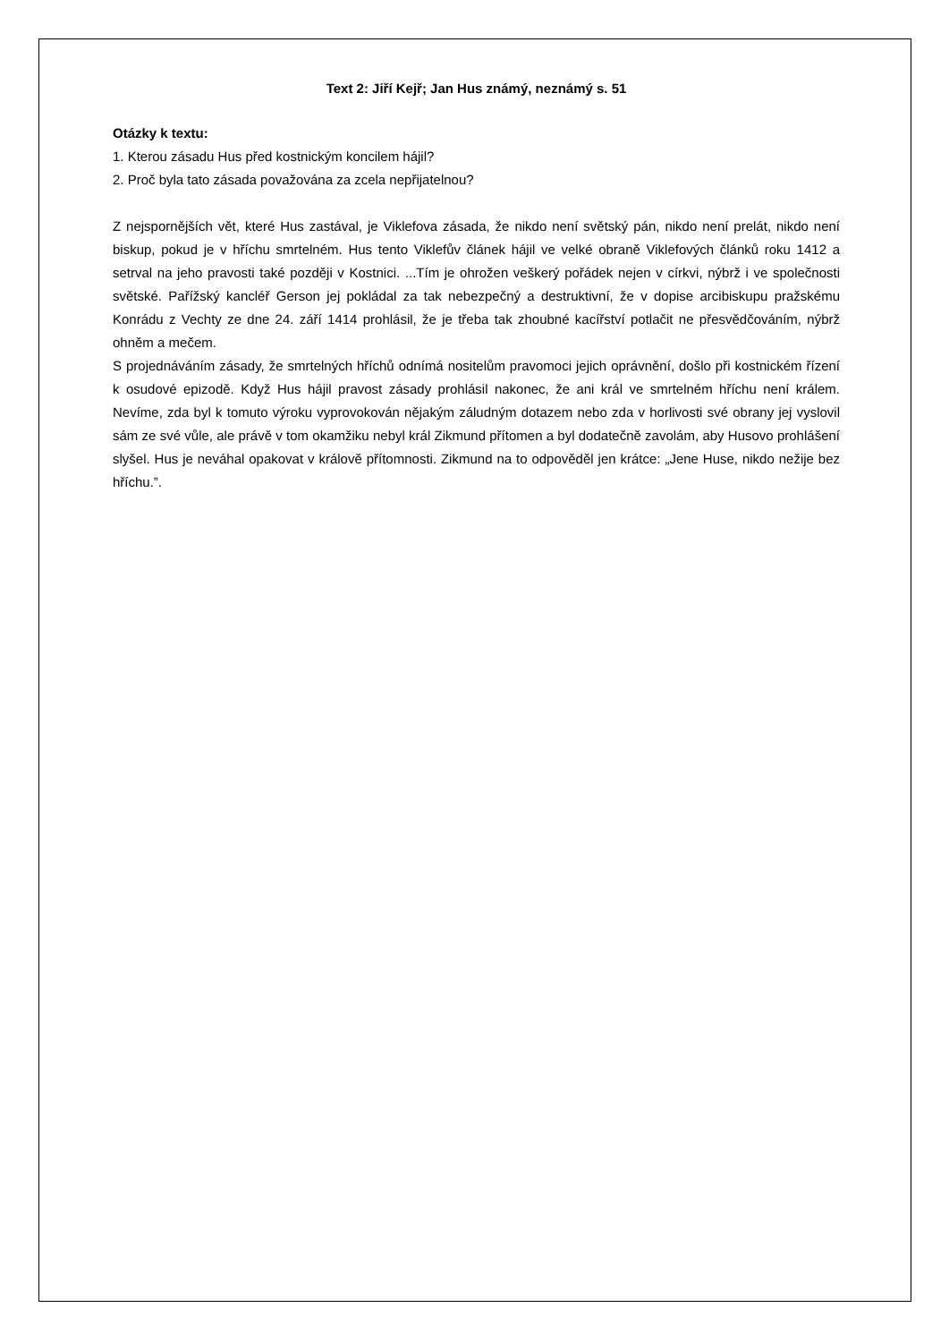Text 2: Jiří Kejř; Jan Hus známý, neznámý s. 51
Otázky k textu:
1. Kterou zásadu Hus před kostnickým koncilem hájil?
2. Proč byla tato zásada považována za zcela nepřijatelnou?
Z nejspornějších vět, které Hus zastával, je Viklefova zásada, že nikdo není světský pán, nikdo není prelát, nikdo není biskup, pokud je v hříchu smrtelném. Hus tento Viklefův článek hájil ve velké obraně Viklefových článků roku 1412 a setrval na jeho pravosti také později v Kostnici. ...Tím je ohrožen veškerý pořádek nejen v církvi, nýbrž i ve společnosti světské. Pařížský kancléř Gerson jej pokládal za tak nebezpečný a destruktivní, že v dopise arcibiskupu pražskému Konrádu z Vechty ze dne 24. září 1414 prohlásil, že je třeba tak zhoubné kacířství potlačit ne přesvědčováním, nýbrž ohněm a mečem.
S projednáváním zásady, že smrtelných hříchů odnímá nositelům pravomoci jejich oprávnění, došlo při kostnickém řízení k osudové epizodě. Když Hus hájil pravost zásady prohlásil nakonec, že ani král ve smrtelném hříchu není králem. Nevíme, zda byl k tomuto výroku vyprovokován nějakým záludným dotazem nebo zda v horlivosti své obrany jej vyslovil sám ze své vůle, ale právě v tom okamžiku nebyl král Zikmund přítomen a byl dodatečně zavolám, aby Husovo prohlášení slyšel. Hus je neváhal opakovat v královĕ přítomnosti. Zikmund na to odpověděl jen krátce: „Jene Huse, nikdo nežije bez hříchu.”.